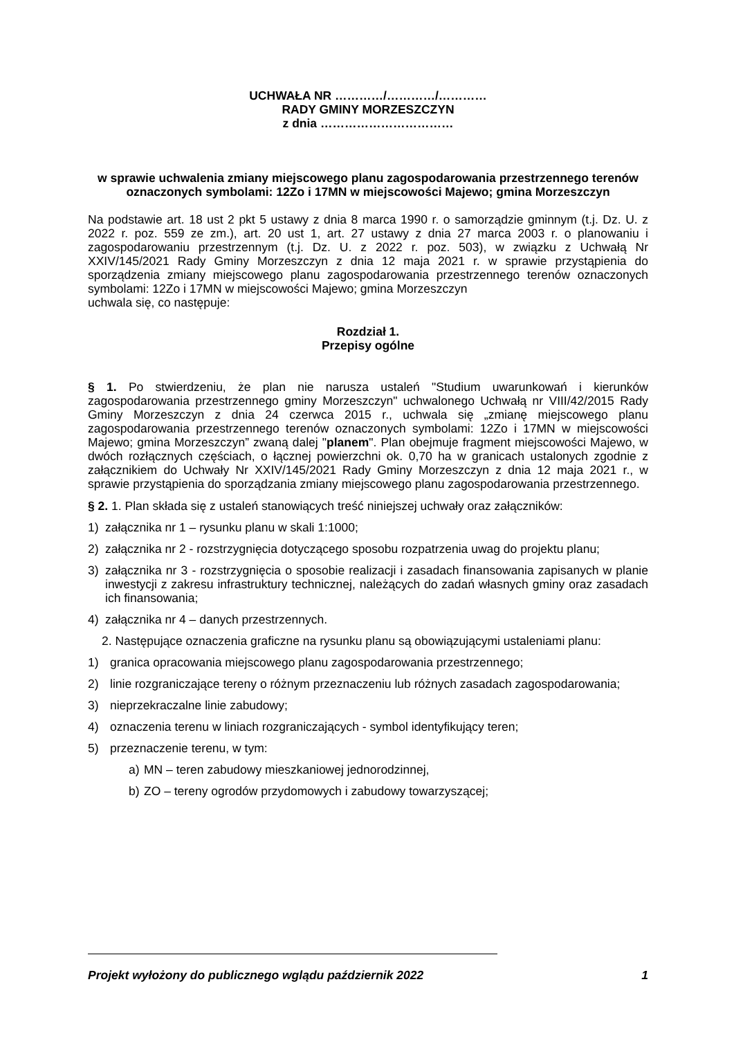UCHWAŁA NR …………/…………/…………
RADY GMINY MORZESZCZYN
z dnia ……………………………
w sprawie uchwalenia zmiany miejscowego planu zagospodarowania przestrzennego terenów oznaczonych symbolami: 12Zo i 17MN w miejscowości Majewo; gmina Morzeszczyn
Na podstawie art. 18 ust 2 pkt 5 ustawy z dnia 8 marca 1990 r. o samorządzie gminnym (t.j. Dz. U. z 2022 r. poz. 559 ze zm.), art. 20 ust 1, art. 27 ustawy z dnia 27 marca 2003 r. o planowaniu i zagospodarowaniu przestrzennym (t.j. Dz. U. z 2022 r. poz. 503), w związku z Uchwałą Nr XXIV/145/2021 Rady Gminy Morzeszczyn z dnia 12 maja 2021 r. w sprawie przystąpienia do sporządzenia zmiany miejscowego planu zagospodarowania przestrzennego terenów oznaczonych symbolami: 12Zo i 17MN w miejscowości Majewo; gmina Morzeszczyn
uchwala się, co następuje:
Rozdział 1.
Przepisy ogólne
§ 1. Po stwierdzeniu, że plan nie narusza ustaleń "Studium uwarunkowań i kierunków zagospodarowania przestrzennego gminy Morzeszczyn" uchwalonego Uchwałą nr VIII/42/2015 Rady Gminy Morzeszczyn z dnia 24 czerwca 2015 r., uchwala się „zmianę miejscowego planu zagospodarowania przestrzennego terenów oznaczonych symbolami: 12Zo i 17MN w miejscowości Majewo; gmina Morzeszczyn” zwaną dalej "planem". Plan obejmuje fragment miejscowości Majewo, w dwóch rozłącznych częściach, o łącznej powierzchni ok. 0,70 ha w granicach ustalonych zgodnie z załącznikiem do Uchwały Nr XXIV/145/2021 Rady Gminy Morzeszczyn z dnia 12 maja 2021 r., w sprawie przystąpienia do sporządzania zmiany miejscowego planu zagospodarowania przestrzennego.
§ 2. 1. Plan składa się z ustaleń stanowiących treść niniejszej uchwały oraz załączników:
1) załącznika nr 1 – rysunku planu w skali 1:1000;
2) załącznika nr 2 - rozstrzygnięcia dotyczącego sposobu rozpatrzenia uwag do projektu planu;
3) załącznika nr 3 - rozstrzygnięcia o sposobie realizacji i zasadach finansowania zapisanych w planie inwestycji z zakresu infrastruktury technicznej, należących do zadań własnych gminy oraz zasadach ich finansowania;
4) załącznika nr 4 – danych przestrzennych.
2. Następujące oznaczenia graficzne na rysunku planu są obowiązującymi ustaleniami planu:
1) granica opracowania miejscowego planu zagospodarowania przestrzennego;
2) linie rozgraniczające tereny o różnym przeznaczeniu lub różnych zasadach zagospodarowania;
3) nieprzekraczalne linie zabudowy;
4) oznaczenia terenu w liniach rozgraniczających - symbol identyfikujący teren;
5) przeznaczenie terenu, w tym:
a) MN – teren zabudowy mieszkaniowej jednorodzinnej,
b) ZO – tereny ogrodów przydomowych i zabudowy towarzyszącej;
Projekt wyłożony do publicznego wglądu październik 2022 1